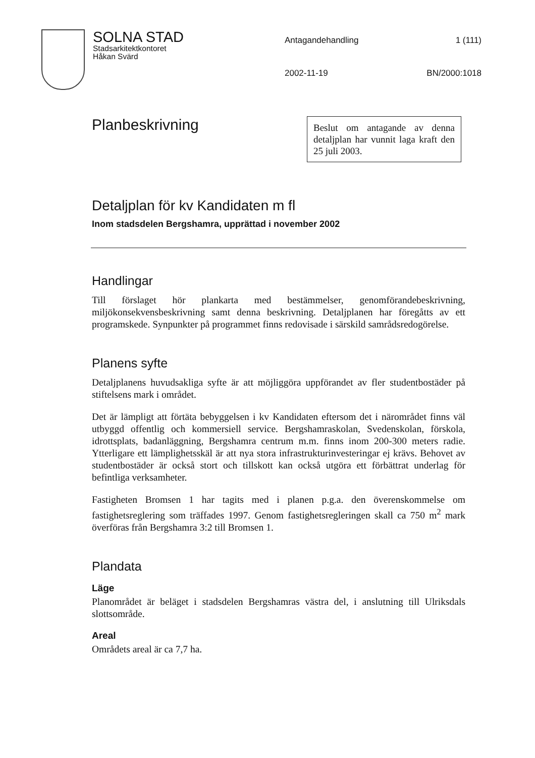SOLNA STAD
Stadsarkitektkontoret
Håkan Svärd
Antagandehandling
1 (111)
2002-11-19
BN/2000:1018
Planbeskrivning
Beslut om antagande av denna detaljplan har vunnit laga kraft den 25 juli 2003.
Detaljplan för kv Kandidaten m fl
Inom stadsdelen Bergshamra, upprättad i november 2002
Handlingar
Till förslaget hör plankarta med bestämmelser, genomförandebeskrivning, miljökonsekvensbeskrivning samt denna beskrivning. Detaljplanen har föregåtts av ett programskede. Synpunkter på programmet finns redovisade i särskild samrådsredogörelse.
Planens syfte
Detaljplanens huvudsakliga syfte är att möjliggöra uppförandet av fler studentbostäder på stiftelsens mark i området.
Det är lämpligt att förtäta bebyggelsen i kv Kandidaten eftersom det i närområdet finns väl utbyggd offentlig och kommersiell service. Bergshamraskolan, Svedenskolan, förskola, idrottsplats, badanläggning, Bergshamra centrum m.m. finns inom 200-300 meters radie. Ytterligare ett lämplighetsskäl är att nya stora infrastrukturinvesteringar ej krävs. Behovet av studentbostäder är också stort och tillskott kan också utgöra ett förbättrat underlag för befintliga verksamheter.
Fastigheten Bromsen 1 har tagits med i planen p.g.a. den överenskommelse om fastighetsreglering som träffades 1997. Genom fastighetsregleringen skall ca 750 m<sup>2</sup> mark överföras från Bergshamra 3:2 till Bromsen 1.
Plandata
Läge
Planområdet är beläget i stadsdelen Bergshamras västra del, i anslutning till Ulriksdals slottsområde.
Areal
Områdets areal är ca 7,7 ha.